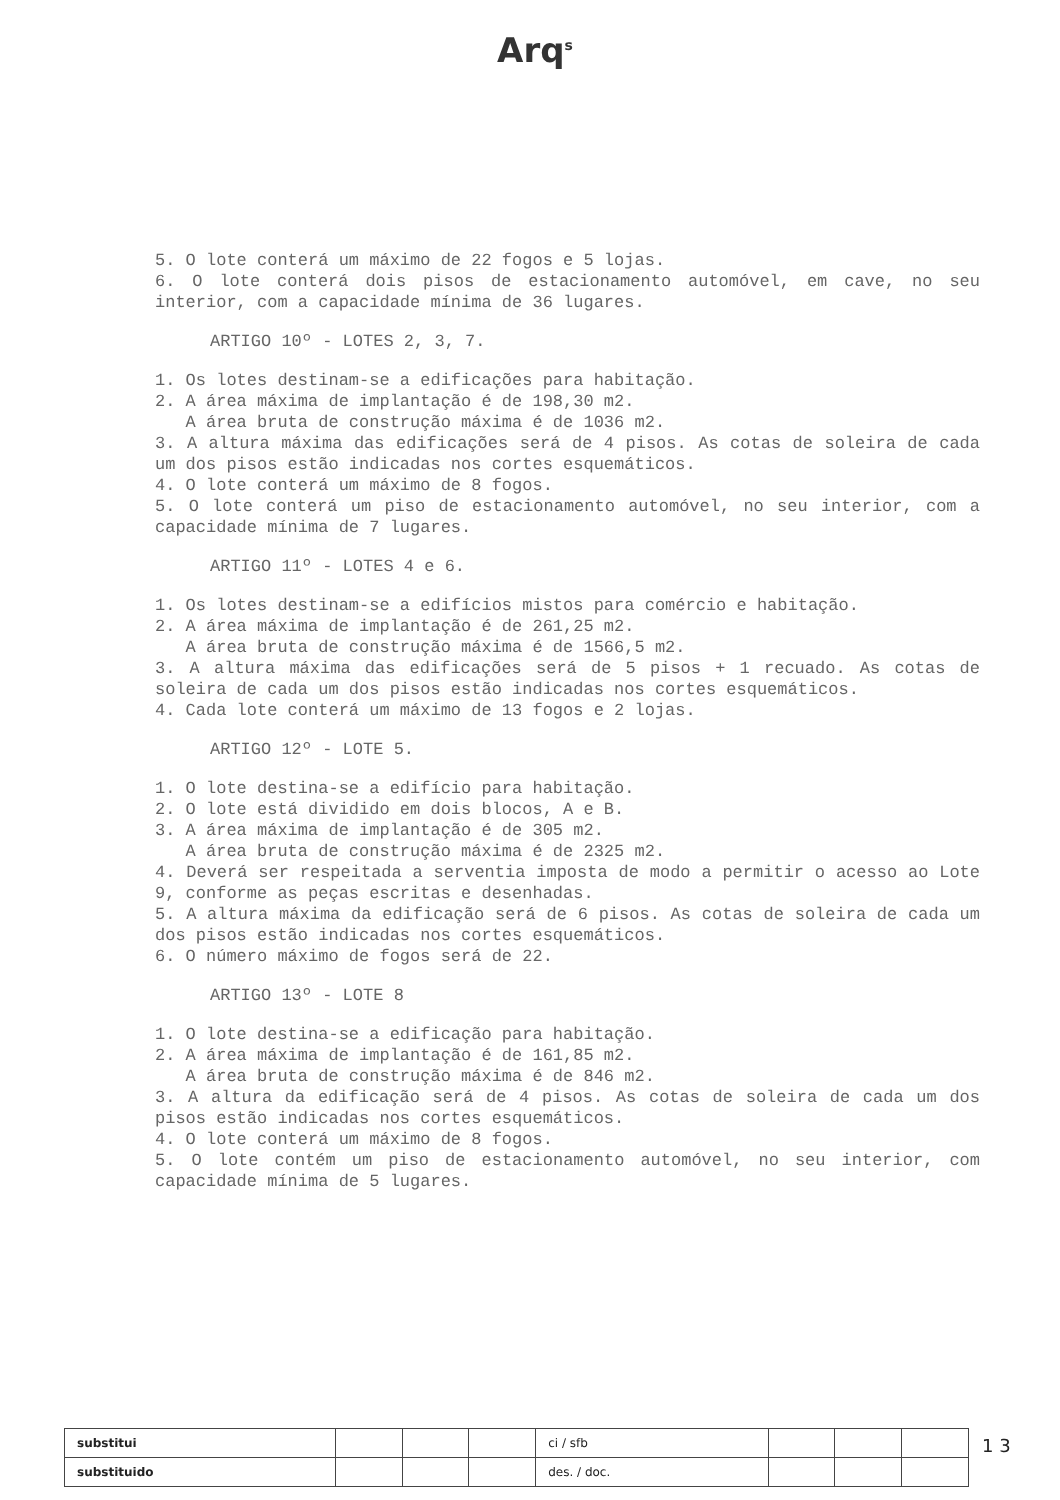Arq<sup>s</sup>
5. O lote conterá um máximo de 22 fogos e 5 lojas.
6. O lote conterá dois pisos de estacionamento automóvel, em cave, no seu interior, com a capacidade mínima de 36 lugares.
ARTIGO 10º - LOTES 2, 3, 7.
1. Os lotes destinam-se a edificações para habitação.
2. A área máxima de implantação é de 198,30 m2.
A área bruta de construção máxima é de 1036 m2.
3. A altura máxima das edificações será de 4 pisos. As cotas de soleira de cada um dos pisos estão indicadas nos cortes esquemáticos.
4. O lote conterá um máximo de 8 fogos.
5. O lote conterá um piso de estacionamento automóvel, no seu interior, com a capacidade mínima de 7 lugares.
ARTIGO 11º - LOTES 4 e 6.
1. Os lotes destinam-se a edifícios mistos para comércio e habitação.
2. A área máxima de implantação é de 261,25 m2.
A área bruta de construção máxima é de 1566,5 m2.
3. A altura máxima das edificações será de 5 pisos + 1 recuado. As cotas de soleira de cada um dos pisos estão indicadas nos cortes esquemáticos.
4. Cada lote conterá um máximo de 13 fogos e 2 lojas.
ARTIGO 12º - LOTE 5.
1. O lote destina-se a edifício para habitação.
2. O lote está dividido em dois blocos, A e B.
3. A área máxima de implantação é de 305 m2.
A área bruta de construção máxima é de 2325 m2.
4. Deverá ser respeitada a serventia imposta de modo a permitir o acesso ao Lote 9, conforme as peças escritas e desenhadas.
5. A altura máxima da edificação será de 6 pisos. As cotas de soleira de cada um dos pisos estão indicadas nos cortes esquemáticos.
6. O número máximo de fogos será de 22.
ARTIGO 13º - LOTE 8
1. O lote destina-se a edificação para habitação.
2. A área máxima de implantação é de 161,85 m2.
A área bruta de construção máxima é de 846 m2.
3. A altura da edificação será de 4 pisos. As cotas de soleira de cada um dos pisos estão indicadas nos cortes esquemáticos.
4. O lote conterá um máximo de 8 fogos.
5. O lote contém um piso de estacionamento automóvel, no seu interior, com capacidade mínima de 5 lugares.
| substitui | | | | ci / sfb | | | |
| substituido | | | | des. / doc. | | | |
1 3